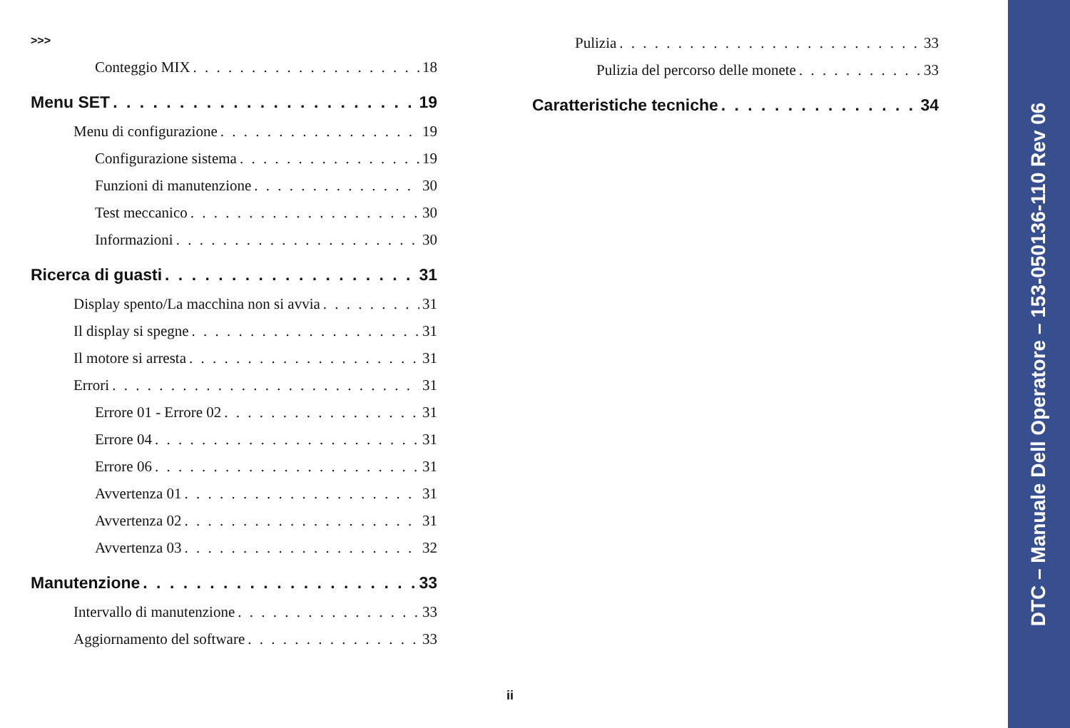>>>
Conteggio MIX 18
Menu SET 19
Menu di configurazione 19
Configurazione sistema 19
Funzioni di manutenzione 30
Test meccanico 30
Informazioni 30
Ricerca di guasti 31
Display spento/La macchina non si avvia 31
Il display si spegne 31
Il motore si arresta 31
Errori 31
Errore 01 - Errore 02 31
Errore 04 31
Errore 06 31
Avvertenza 01 31
Avvertenza 02 31
Avvertenza 03 32
Manutenzione 33
Intervallo di manutenzione 33
Aggiornamento del software 33
Pulizia 33
Pulizia del percorso delle monete 33
Caratteristiche tecniche 34
ii
DTC – Manuale Dell Operatore – 153-050136-110 Rev 06